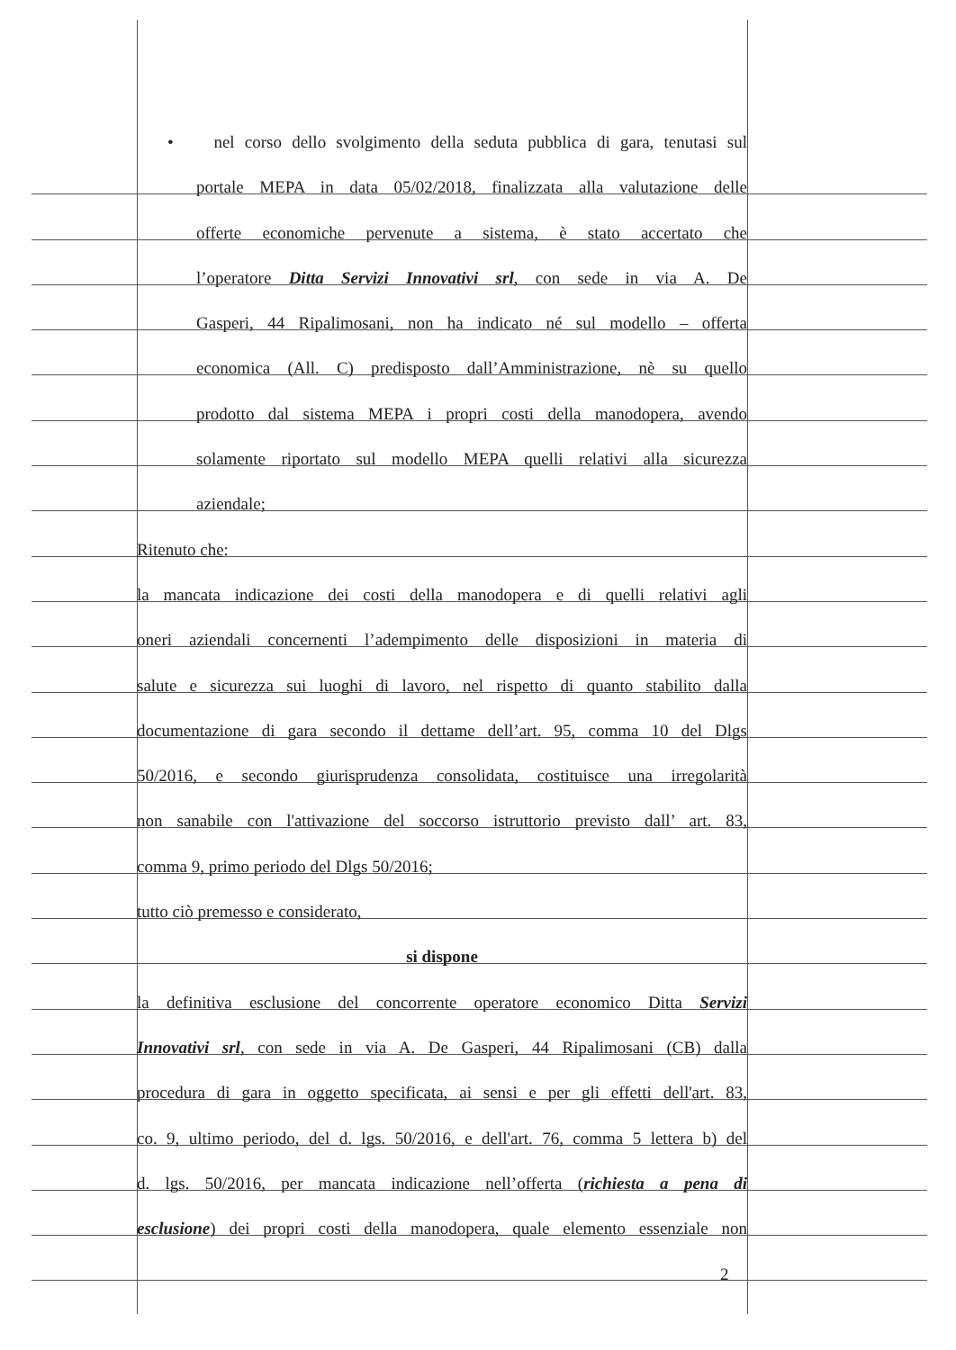• nel corso dello svolgimento della seduta pubblica di gara, tenutasi sul
portale MEPA in data 05/02/2018, finalizzata alla valutazione delle
offerte economiche pervenute a sistema, è stato accertato che
l’operatore Ditta Servizi Innovativi srl, con sede in via A. De
Gasperi, 44 Ripalimosani, non ha indicato né sul modello – offerta
economica (All. C) predisposto dall’Amministrazione, nè su quello
prodotto dal sistema MEPA i propri costi della manodopera, avendo
solamente riportato sul modello MEPA quelli relativi alla sicurezza
aziendale;
Ritenuto che:
la mancata indicazione dei costi della manodopera e di quelli relativi agli
oneri aziendali concernenti l’adempimento delle disposizioni in materia di
salute e sicurezza sui luoghi di lavoro, nel rispetto di quanto stabilito dalla
documentazione di gara secondo il dettame dell’art. 95, comma 10 del Dlgs
50/2016, e secondo giurisprudenza consolidata, costituisce una irregolarità
non sanabile con l'attivazione del soccorso istruttorio previsto dall’ art. 83,
comma 9, primo periodo del Dlgs 50/2016;
tutto ciò premesso e considerato,
si dispone
la definitiva esclusione del concorrente operatore economico Ditta Servizi
Innovativi srl, con sede in via A. De Gasperi, 44 Ripalimosani (CB) dalla
procedura di gara in oggetto specificata, ai sensi e per gli effetti dell'art. 83,
co. 9, ultimo periodo, del d. lgs. 50/2016, e dell'art. 76, comma 5 lettera b) del
d. lgs. 50/2016, per mancata indicazione nell’offerta (richiesta a pena di
esclusione) dei propri costi della manodopera, quale elemento essenziale non
2